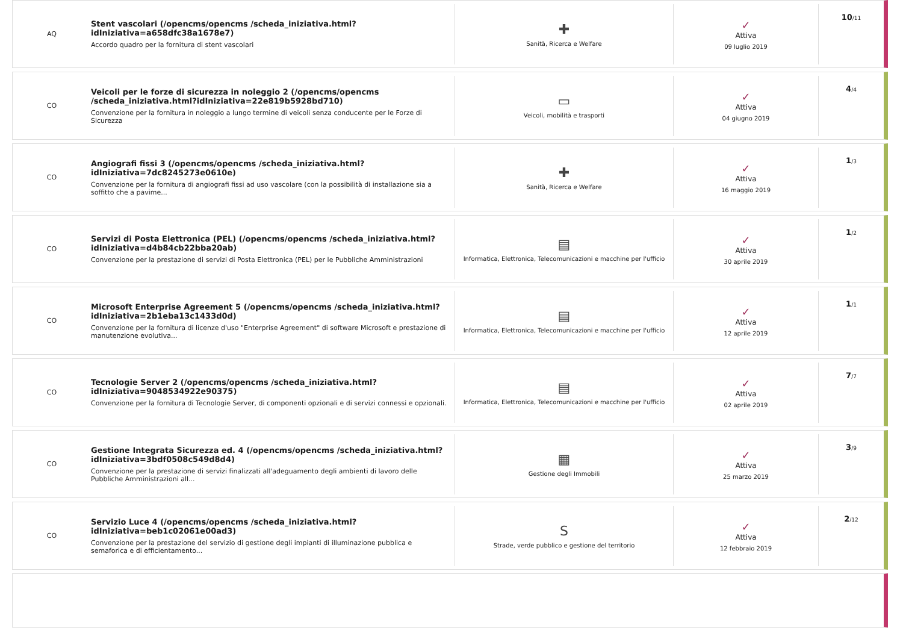AQ
Stent vascolari (/opencms/opencms /scheda_iniziativa.html?idIniziativa=a658dfc38a1678e7)
Accordo quadro per la fornitura di stent vascolari
✚
Sanità, Ricerca e Welfare
✓
Attiva
09 luglio 2019
10/11
CO
Veicoli per le forze di sicurezza in noleggio 2 (/opencms/opencms /scheda_iniziativa.html?idIniziativa=22e819b5928bd710)
Convenzione per la fornitura in noleggio a lungo termine di veicoli senza conducente per le Forze di Sicurezza
▭
Veicoli, mobilità e trasporti
✓
Attiva
04 giugno 2019
4/4
CO
Angiografi fissi 3 (/opencms/opencms /scheda_iniziativa.html?idIniziativa=7dc8245273e0610e)
Convenzione per la fornitura di angiografi fissi ad uso vascolare (con la possibilità di installazione sia a soffitto che a pavime...
✚
Sanità, Ricerca e Welfare
✓
Attiva
16 maggio 2019
1/3
CO
Servizi di Posta Elettronica (PEL) (/opencms/opencms /scheda_iniziativa.html?idIniziativa=d4b84cb22bba20ab)
Convenzione per la prestazione di servizi di Posta Elettronica (PEL) per le Pubbliche Amministrazioni
▤
Informatica, Elettronica, Telecomunicazioni e macchine per l'ufficio
✓
Attiva
30 aprile 2019
1/2
CO
Microsoft Enterprise Agreement 5 (/opencms/opencms /scheda_iniziativa.html?idIniziativa=2b1eba13c1433d0d)
Convenzione per la fornitura di licenze d'uso "Enterprise Agreement" di software Microsoft e prestazione di manutenzione evolutiva...
▤
Informatica, Elettronica, Telecomunicazioni e macchine per l'ufficio
✓
Attiva
12 aprile 2019
1/1
CO
Tecnologie Server 2 (/opencms/opencms /scheda_iniziativa.html?idIniziativa=9048534922e90375)
Convenzione per la fornitura di Tecnologie Server, di componenti opzionali e di servizi connessi e opzionali.
▤
Informatica, Elettronica, Telecomunicazioni e macchine per l'ufficio
✓
Attiva
02 aprile 2019
7/7
CO
Gestione Integrata Sicurezza ed. 4 (/opencms/opencms /scheda_iniziativa.html?idIniziativa=3bdf0508c549d8d4)
Convenzione per la prestazione di servizi finalizzati all'adeguamento degli ambienti di lavoro delle Pubbliche Amministrazioni all...
▦
Gestione degli Immobili
✓
Attiva
25 marzo 2019
3/9
CO
Servizio Luce 4 (/opencms/opencms /scheda_iniziativa.html?idIniziativa=beb1c02061e00ad3)
Convenzione per la prestazione del servizio di gestione degli impianti di illuminazione pubblica e semaforica e di efficientamento...
S
Strade, verde pubblico e gestione del territorio
✓
Attiva
12 febbraio 2019
2/12